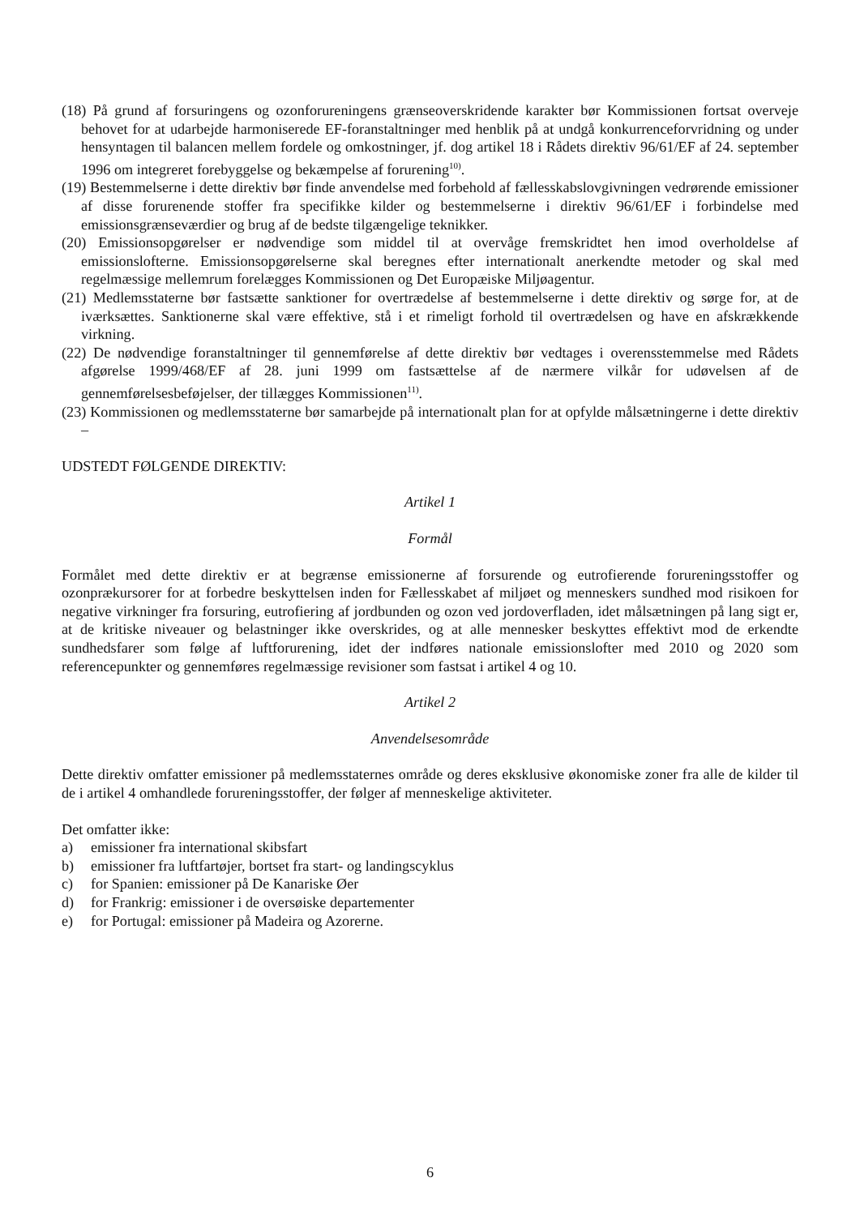(18) På grund af forsuringens og ozonforureningens grænseoverskridende karakter bør Kommissionen fortsat overveje behovet for at udarbejde harmoniserede EF-foranstaltninger med henblik på at undgå konkurrenceforvridning og under hensyntagen til balancen mellem fordele og omkostninger, jf. dog artikel 18 i Rådets direktiv 96/61/EF af 24. september 1996 om integreret forebyggelse og bekæmpelse af forurening<sup>10)</sup>.
(19) Bestemmelserne i dette direktiv bør finde anvendelse med forbehold af fællesskabslovgivningen vedrørende emissioner af disse forurenende stoffer fra specifikke kilder og bestemmelserne i direktiv 96/61/EF i forbindelse med emissionsgrænseværdier og brug af de bedste tilgængelige teknikker.
(20) Emissionsopgørelser er nødvendige som middel til at overvåge fremskridtet hen imod overholdelse af emissionslofterne. Emissionsopgørelserne skal beregnes efter internationalt anerkendte metoder og skal med regelmæssige mellemrum forelægges Kommissionen og Det Europæiske Miljøagentur.
(21) Medlemsstaterne bør fastsætte sanktioner for overtrædelse af bestemmelserne i dette direktiv og sørge for, at de iværksættes. Sanktionerne skal være effektive, stå i et rimeligt forhold til overtrædelsen og have en afskrækkende virkning.
(22) De nødvendige foranstaltninger til gennemførelse af dette direktiv bør vedtages i overensstemmelse med Rådets afgørelse 1999/468/EF af 28. juni 1999 om fastsættelse af de nærmere vilkår for udøvelsen af de gennemførelsesbeføjelser, der tillægges Kommissionen<sup>11)</sup>.
(23) Kommissionen og medlemsstaterne bør samarbejde på internationalt plan for at opfylde målsætningerne i dette direktiv –
UDSTEDT FØLGENDE DIREKTIV:
Artikel 1
Formål
Formålet med dette direktiv er at begrænse emissionerne af forsurende og eutrofierende forureningsstoffer og ozonprækursorer for at forbedre beskyttelsen inden for Fællesskabet af miljøet og menneskers sundhed mod risikoen for negative virkninger fra forsuring, eutrofiering af jordbunden og ozon ved jordoverfladen, idet målsætningen på lang sigt er, at de kritiske niveauer og belastninger ikke overskrides, og at alle mennesker beskyttes effektivt mod de erkendte sundhedsfarer som følge af luftforurening, idet der indføres nationale emissionslofter med 2010 og 2020 som referencepunkter og gennemføres regelmæssige revisioner som fastsat i artikel 4 og 10.
Artikel 2
Anvendelsesområde
Dette direktiv omfatter emissioner på medlemsstaternes område og deres eksklusive økonomiske zoner fra alle de kilder til de i artikel 4 omhandlede forureningsstoffer, der følger af menneskelige aktiviteter.
Det omfatter ikke:
a) emissioner fra international skibsfart
b) emissioner fra luftfartøjer, bortset fra start- og landingscyklus
c) for Spanien: emissioner på De Kanariske Øer
d) for Frankrig: emissioner i de oversøiske departementer
e) for Portugal: emissioner på Madeira og Azorerne.
6